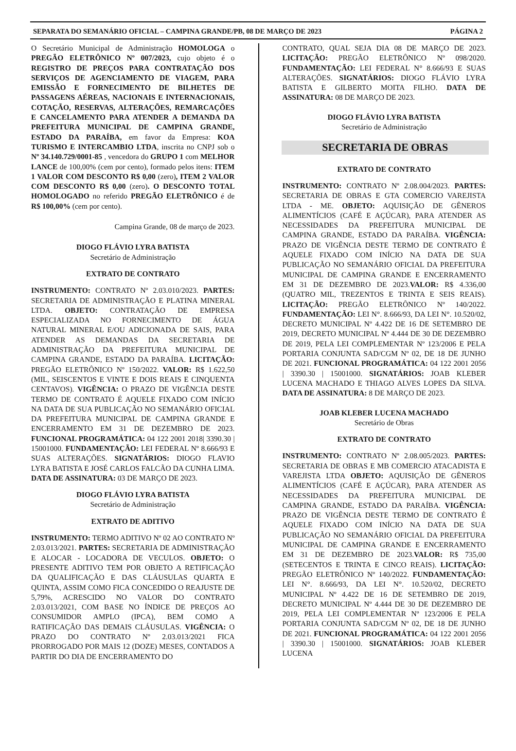SEPARATA DO SEMANÁRIO OFICIAL – CAMPINA GRANDE/PB, 08 DE MARÇO DE 2023 PÁGINA 2
O Secretário Municipal de Administração HOMOLOGA o PREGÃO ELETRÔNICO Nº 007/2023, cujo objeto é o REGISTRO DE PREÇOS PARA CONTRATAÇÃO DOS SERVIÇOS DE AGENCIAMENTO DE VIAGEM, PARA EMISSÃO E FORNECIMENTO DE BILHETES DE PASSAGENS AÉREAS, NACIONAIS E INTERNACIONAIS, COTAÇÃO, RESERVAS, ALTERAÇÕES, REMARCAÇÕES E CANCELAMENTO PARA ATENDER A DEMANDA DA PREFEITURA MUNICIPAL DE CAMPINA GRANDE, ESTADO DA PARAÍBA, em favor da Empresa: KOA TURISMO E INTERCAMBIO LTDA, inscrita no CNPJ sob o Nº 34.140.729/0001-85 , vencedora do GRUPO 1 com MELHOR LANCE de 100,00% (cem por cento), formado pelos itens: ITEM 1 VALOR COM DESCONTO R$ 0,00 (zero), ITEM 2 VALOR COM DESCONTO R$ 0,00 (zero). O DESCONTO TOTAL HOMOLOGADO no referido PREGÃO ELETRÔNICO é de R$ 100,00% (cem por cento).
Campina Grande, 08 de março de 2023.
DIOGO FLÁVIO LYRA BATISTA
Secretário de Administração
EXTRATO DE CONTRATO
INSTRUMENTO: CONTRATO Nº 2.03.010/2023. PARTES: SECRETARIA DE ADMINISTRAÇÃO E PLATINA MINERAL LTDA. OBJETO: CONTRATAÇÃO DE EMPRESA ESPECIALIZADA NO FORNECIMENTO DE ÁGUA NATURAL MINERAL E/OU ADICIONADA DE SAIS, PARA ATENDER AS DEMANDAS DA SECRETARIA DE ADMINISTRAÇÃO DA PREFEITURA MUNICIPAL DE CAMPINA GRANDE, ESTADO DA PARAÍBA. LICITAÇÃO: PREGÃO ELETRÔNICO Nº 150/2022. VALOR: R$ 1.622,50 (MIL, SEISCENTOS E VINTE E DOIS REAIS E CINQUENTA CENTAVOS). VIGÊNCIA: O PRAZO DE VIGÊNCIA DESTE TERMO DE CONTRATO É AQUELE FIXADO COM INÍCIO NA DATA DE SUA PUBLICAÇÃO NO SEMANÁRIO OFICIAL DA PREFEITURA MUNICIPAL DE CAMPINA GRANDE E ENCERRAMENTO EM 31 DE DEZEMBRO DE 2023. FUNCIONAL PROGRAMÁTICA: 04 122 2001 2018| 3390.30 | 15001000. FUNDAMENTAÇÃO: LEI FEDERAL Nº 8.666/93 E SUAS ALTERAÇÕES. SIGNATÁRIOS: DIOGO FLAVIO LYRA BATISTA E JOSÉ CARLOS FALCÃO DA CUNHA LIMA. DATA DE ASSINATURA: 03 DE MARÇO DE 2023.
DIOGO FLÁVIO LYRA BATISTA
Secretário de Administração
EXTRATO DE ADITIVO
INSTRUMENTO: TERMO ADITIVO Nº 02 AO CONTRATO Nº 2.03.013/2021. PARTES: SECRETARIA DE ADMINISTRAÇÃO E ALOCAR - LOCADORA DE VECULOS. OBJETO: O PRESENTE ADITIVO TEM POR OBJETO A RETIFICAÇÃO DA QUALIFICAÇÃO E DAS CLÁUSULAS QUARTA E QUINTA, ASSIM COMO FICA CONCEDIDO O REAJUSTE DE 5,79%, ACRESCIDO NO VALOR DO CONTRATO 2.03.013/2021, COM BASE NO ÍNDICE DE PREÇOS AO CONSUMIDOR AMPLO (IPCA), BEM COMO A RATIFICAÇÃO DAS DEMAIS CLÁUSULAS. VIGÊNCIA: O PRAZO DO CONTRATO Nº 2.03.013/2021 FICA PRORROGADO POR MAIS 12 (DOZE) MESES, CONTADOS A PARTIR DO DIA DE ENCERRAMENTO DO
CONTRATO, QUAL SEJA DIA 08 DE MARÇO DE 2023. LICITAÇÃO: PREGÃO ELETRÔNICO Nº 098/2020. FUNDAMENTAÇÃO: LEI FEDERAL N° 8.666/93 E SUAS ALTERAÇÕES. SIGNATÁRIOS: DIOGO FLÁVIO LYRA BATISTA E GILBERTO MOITA FILHO. DATA DE ASSINATURA: 08 DE MARÇO DE 2023.
DIOGO FLÁVIO LYRA BATISTA
Secretário de Administração
SECRETARIA DE OBRAS
EXTRATO DE CONTRATO
INSTRUMENTO: CONTRATO Nº 2.08.004/2023. PARTES: SECRETARIA DE OBRAS E GTA COMERCIO VAREJISTA LTDA - ME. OBJETO: AQUISIÇÃO DE GÊNEROS ALIMENTÍCIOS (CAFÉ E AÇÚCAR), PARA ATENDER AS NECESSIDADES DA PREFEITURA MUNICIPAL DE CAMPINA GRANDE, ESTADO DA PARAÍBA. VIGÊNCIA: PRAZO DE VIGÊNCIA DESTE TERMO DE CONTRATO É AQUELE FIXADO COM INÍCIO NA DATA DE SUA PUBLICAÇÃO NO SEMANÁRIO OFICIAL DA PREFEITURA MUNICIPAL DE CAMPINA GRANDE E ENCERRAMENTO EM 31 DE DEZEMBRO DE 2023.VALOR: R$ 4.336,00 (QUATRO MIL, TREZENTOS E TRINTA E SEIS REAIS). LICITAÇÃO: PREGÃO ELETRÔNICO Nº 140/2022. FUNDAMENTAÇÃO: LEI N°. 8.666/93, DA LEI N°. 10.520/02, DECRETO MUNICIPAL Nº 4.422 DE 16 DE SETEMBRO DE 2019, DECRETO MUNICIPAL Nº 4.444 DE 30 DE DEZEMBRO DE 2019, PELA LEI COMPLEMENTAR Nº 123/2006 E PELA PORTARIA CONJUNTA SAD/CGM Nº 02, DE 18 DE JUNHO DE 2021. FUNCIONAL PROGRAMÁTICA: 04 122 2001 2056 | 3390.30 | 15001000. SIGNATÁRIOS: JOAB KLEBER LUCENA MACHADO E THIAGO ALVES LOPES DA SILVA. DATA DE ASSINATURA: 8 DE MARÇO DE 2023.
JOAB KLEBER LUCENA MACHADO
Secretário de Obras
EXTRATO DE CONTRATO
INSTRUMENTO: CONTRATO Nº 2.08.005/2023. PARTES: SECRETARIA DE OBRAS E MB COMERCIO ATACADISTA E VAREJISTA LTDA OBJETO: AQUISIÇÃO DE GÊNEROS ALIMENTÍCIOS (CAFÉ E AÇÚCAR), PARA ATENDER AS NECESSIDADES DA PREFEITURA MUNICIPAL DE CAMPINA GRANDE, ESTADO DA PARAÍBA. VIGÊNCIA: PRAZO DE VIGÊNCIA DESTE TERMO DE CONTRATO É AQUELE FIXADO COM INÍCIO NA DATA DE SUA PUBLICAÇÃO NO SEMANÁRIO OFICIAL DA PREFEITURA MUNICIPAL DE CAMPINA GRANDE E ENCERRAMENTO EM 31 DE DEZEMBRO DE 2023.VALOR: R$ 735,00 (SETECENTOS E TRINTA E CINCO REAIS). LICITAÇÃO: PREGÃO ELETRÔNICO Nº 140/2022. FUNDAMENTAÇÃO: LEI N°. 8.666/93, DA LEI N°. 10.520/02, DECRETO MUNICIPAL Nº 4.422 DE 16 DE SETEMBRO DE 2019, DECRETO MUNICIPAL Nº 4.444 DE 30 DE DEZEMBRO DE 2019, PELA LEI COMPLEMENTAR Nº 123/2006 E PELA PORTARIA CONJUNTA SAD/CGM Nº 02, DE 18 DE JUNHO DE 2021. FUNCIONAL PROGRAMÁTICA: 04 122 2001 2056 | 3390.30 | 15001000. SIGNATÁRIOS: JOAB KLEBER LUCENA